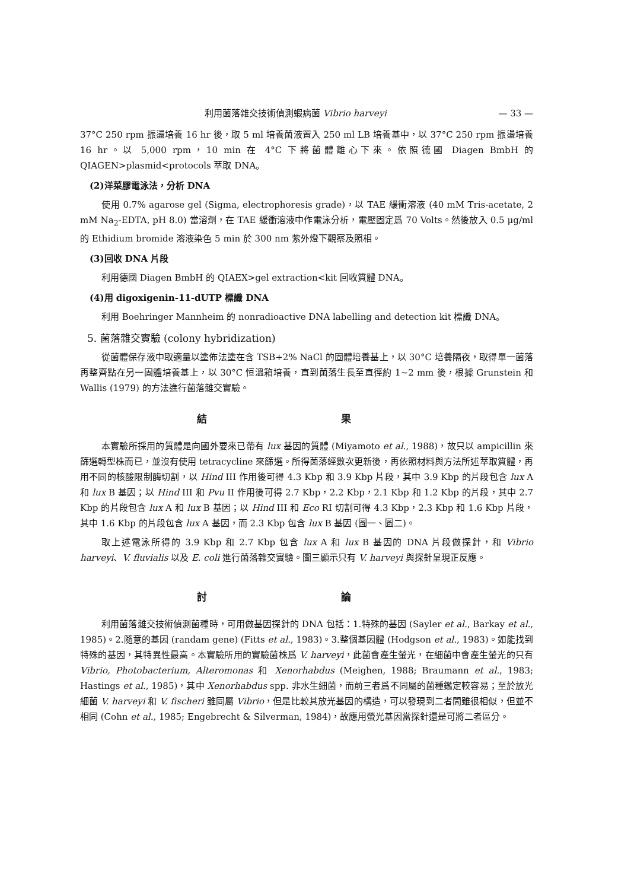利用菌落雜交技術偵測蝦病菌 Vibrio harveyi — 33 —
37°C 250 rpm 振盪培養 16 hr 後，取 5 ml 培養菌液置入 250 ml LB 培養基中，以 37°C 250 rpm 振盪培養 16 hr。以 5,000 rpm，10 min 在 4°C 下將菌體離心下來。依照德國 Diagen BmbH 的 QIAGEN>plasmid<protocols 萃取 DNA。
(2)洋菜膠電泳法，分析 DNA
使用 0.7% agarose gel (Sigma, electrophoresis grade)，以 TAE 緩衝溶液 (40 mM Tris-acetate, 2 mM Na<sub>2</sub>-EDTA, pH 8.0) 當溶劑，在 TAE 緩衝溶液中作電泳分析，電壓固定爲 70 Volts。然後放入 0.5 μg/ml 的 Ethidium bromide 溶液染色 5 min 於 300 nm 紫外燈下觀察及照相。
(3)回收 DNA 片段
利用德國 Diagen BmbH 的 QIAEX>gel extraction<kit 回收質體 DNA。
(4)用 digoxigenin-11-dUTP 標識 DNA
利用 Boehringer Mannheim 的 nonradioactive DNA labelling and detection kit 標識 DNA。
5. 菌落雜交實驗 (colony hybridization)
從菌體保存液中取適量以塗佈法塗在含 TSB+2% NaCl 的固體培養基上，以 30°C 培養隔夜，取得單一菌落再整齊點在另一固體培養基上，以 30°C 恒溫箱培養，直到菌落生長至直徑約 1~2 mm 後，根據 Grunstein 和 Wallis (1979) 的方法進行菌落雜交實驗。
結 果
本實驗所採用的質體是向國外要來已帶有 lux 基因的質體 (Miyamoto et al., 1988)，故只以 ampicillin 來篩選轉型株而已，並沒有使用 tetracycline 來篩選。所得菌落經數次更新後，再依照材料與方法所述萃取質體，再用不同的核酸限制酶切割，以 Hind III 作用後可得 4.3 Kbp 和 3.9 Kbp 片段，其中 3.9 Kbp 的片段包含 lux A 和 lux B 基因；以 Hind III 和 Pvu II 作用後可得 2.7 Kbp，2.2 Kbp，2.1 Kbp 和 1.2 Kbp 的片段，其中 2.7 Kbp 的片段包含 lux A 和 lux B 基因；以 Hind III 和 Eco RI 切割可得 4.3 Kbp，2.3 Kbp 和 1.6 Kbp 片段，其中 1.6 Kbp 的片段包含 lux A 基因，而 2.3 Kbp 包含 lux B 基因 (圖一、圖二)。
取上述電泳所得的 3.9 Kbp 和 2.7 Kbp 包含 lux A 和 lux B 基因的 DNA 片段做探針，和 Vibrio harveyi、V. fluvialis 以及 E. coli 進行菌落雜交實驗。圖三顯示只有 V. harveyi 與探針呈現正反應。
討 論
利用菌落雜交技術偵測菌種時，可用做基因探針的 DNA 包括：1.特殊的基因 (Sayler et al., Barkay et al., 1985)。2.隨意的基因 (randam gene) (Fitts et al., 1983)。3.整個基因體 (Hodgson et al., 1983)。如能找到特殊的基因，其特異性最高。本實驗所用的實驗菌株爲 V. harveyi，此菌會產生螢光，在細菌中會產生螢光的只有 Vibrio, Photobacterium, Alteromonas 和 Xenorhabdus (Meighen, 1988; Braumann et al., 1983; Hastings et al., 1985)，其中 Xenorhabdus spp. 非水生細菌，而前三者爲不同屬的菌種鑑定較容易；至於放光細菌 V. harveyi 和 V. fischeri 雖同屬 Vibrio，但是比較其放光基因的構造，可以發現到二者間雖很相似，但並不相同 (Cohn et al., 1985; Engebrecht & Silverman, 1984)，故應用螢光基因當探針還是可將二者區分。